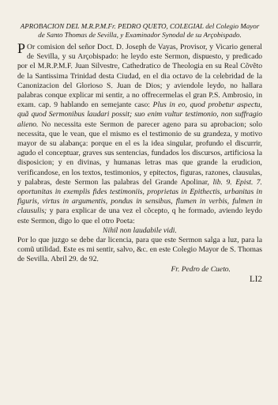APROBACION DEL M.R.P.M.Fr. PEDRO QUETO, COLEGIAL del Colegio Mayor de Santo Thomas de Sevilla, y Examinador Synodal de su Arçobispado.
POr comision del señor Doct. D. Joseph de Vayas, Provisor, y Vicario general de Sevilla, y su Arçobispado: he leydo este Sermon, dispuesto, y predicado por el M.R.P.M.F. Juan Silvestre, Cathedratico de Theologia en su Real Cõvẽto de la Santissima Trinidad desta Ciudad, en el dia octavo de la celebridad de la Canonizacion del Glorioso S. Juan de Dios; y aviendole leydo, no hallara palabras conque explicar mi sentir, a no offrecermelas el gran P.S. Ambrosio, in exam. cap. 9 hablando en semejante caso: Plus in eo, quod probetur aspectu, quã quod Sermonibus laudari possit; suo enim vultur testimonio, non suffragio alieno. No necessita este Sermon de parecer ageno para su aprobacion; solo necessita, que le vean, que el mismo es el testimonio de su grandeza, y motivo mayor de su alabança: porque en el es la idea singular, profundo el discurrir, agudo el conceptuar, graves sus sentencias, fundados los discursos, artificiosa la disposicion; y en divinas, y humanas letras mas que grande la erudicion, verificandose, en los textos, testimonios, y epitectos, figuras, razones, clausulas, y palabras, deste Sermon las palabras del Grande Apolinar, lib. 9. Epist. 7. oportunitas in exemplis fides testimoniis, proprietas in Epithectis, urbanitas in figuris, virtus in argumentis, pondus in sensibus, flumen in verbis, fulmen in clausulis; y para explicar de una vez el cõcepto, q he formado, aviendo leydo este Sermon, digo lo que el otro Poeta:
Nihil non laudabile vidi.
Por lo que juzgo se debe dar licencia, para que este Sermon salga a luz, para la comũ utilidad. Este es mi sentir, salvo, &c. en este Colegio Mayor de S. Thomas de Sevilla. Abril 29. de 92.
Fr. Pedro de Cueto.
LI2